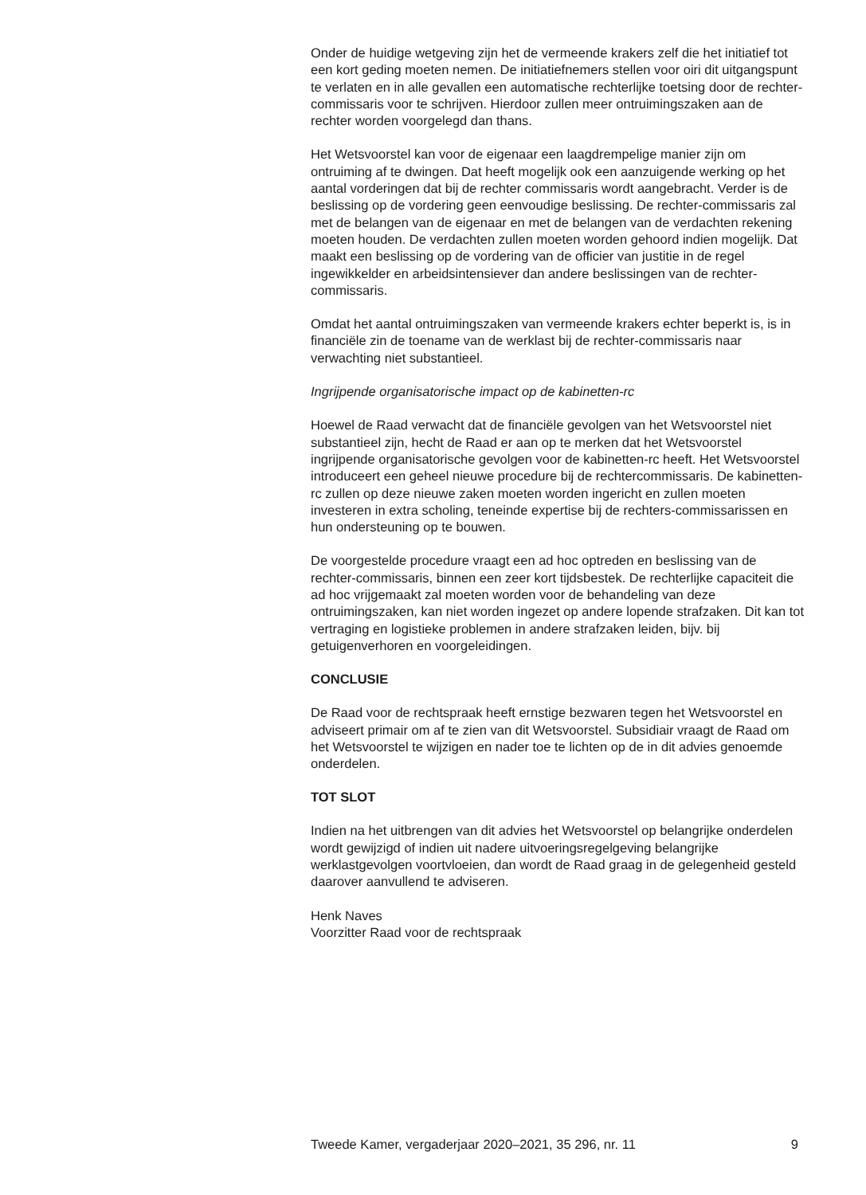Onder de huidige wetgeving zijn het de vermeende krakers zelf die het initiatief tot een kort geding moeten nemen. De initiatiefnemers stellen voor oiri dit uitgangspunt te verlaten en in alle gevallen een automatische rechterlijke toetsing door de rechter-commissaris voor te schrijven. Hierdoor zullen meer ontruimingszaken aan de rechter worden voorgelegd dan thans.
Het Wetsvoorstel kan voor de eigenaar een laagdrempelige manier zijn om ontruiming af te dwingen. Dat heeft mogelijk ook een aanzuigende werking op het aantal vorderingen dat bij de rechter commissaris wordt aangebracht. Verder is de beslissing op de vordering geen eenvoudige beslissing. De rechter-commissaris zal met de belangen van de eigenaar en met de belangen van de verdachten rekening moeten houden. De verdachten zullen moeten worden gehoord indien mogelijk. Dat maakt een beslissing op de vordering van de officier van justitie in de regel ingewikkelder en arbeidsintensiever dan andere beslissingen van de rechter-commissaris.
Omdat het aantal ontruimingszaken van vermeende krakers echter beperkt is, is in financiële zin de toename van de werklast bij de rechter-commissaris naar verwachting niet substantieel.
Ingrijpende organisatorische impact op de kabinetten-rc
Hoewel de Raad verwacht dat de financiële gevolgen van het Wetsvoorstel niet substantieel zijn, hecht de Raad er aan op te merken dat het Wetsvoorstel ingrijpende organisatorische gevolgen voor de kabinetten-rc heeft. Het Wetsvoorstel introduceert een geheel nieuwe procedure bij de rechtercommissaris. De kabinetten-rc zullen op deze nieuwe zaken moeten worden ingericht en zullen moeten investeren in extra scholing, teneinde expertise bij de rechters-commissarissen en hun ondersteuning op te bouwen.
De voorgestelde procedure vraagt een ad hoc optreden en beslissing van de rechter-commissaris, binnen een zeer kort tijdsbestek. De rechterlijke capaciteit die ad hoc vrijgemaakt zal moeten worden voor de behandeling van deze ontruimingszaken, kan niet worden ingezet op andere lopende strafzaken. Dit kan tot vertraging en logistieke problemen in andere strafzaken leiden, bijv. bij getuigenverhoren en voorgeleidingen.
CONCLUSIE
De Raad voor de rechtspraak heeft ernstige bezwaren tegen het Wetsvoorstel en adviseert primair om af te zien van dit Wetsvoorstel. Subsidiair vraagt de Raad om het Wetsvoorstel te wijzigen en nader toe te lichten op de in dit advies genoemde onderdelen.
TOT SLOT
Indien na het uitbrengen van dit advies het Wetsvoorstel op belangrijke onderdelen wordt gewijzigd of indien uit nadere uitvoeringsregelgeving belangrijke werklastgevolgen voortvloeien, dan wordt de Raad graag in de gelegenheid gesteld daarover aanvullend te adviseren.
Henk Naves
Voorzitter Raad voor de rechtspraak
Tweede Kamer, vergaderjaar 2020–2021, 35 296, nr. 11 9